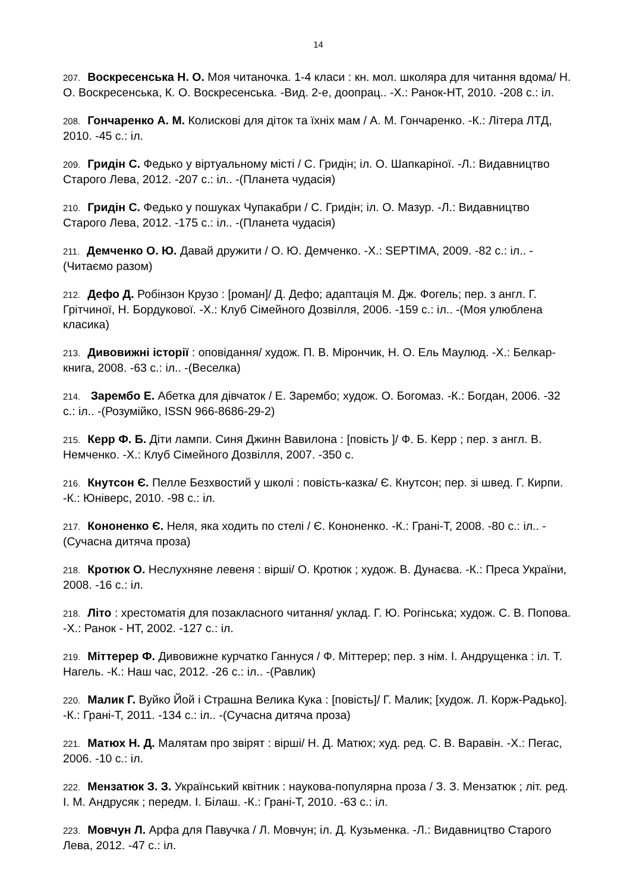14
207. Воскресенська Н. О. Моя читаночка. 1-4 класи : кн. мол. школяра для читання вдома/ Н. О. Воскресенська, К. О. Воскресенська. -Вид. 2-е, доопрац.. -Х.: Ранок-НТ, 2010. -208 с.: іл.
208. Гончаренко А. М. Колискові для діток та їхніх мам / А. М. Гончаренко. -К.: Літера ЛТД, 2010. -45 с.: іл.
209. Гридін С. Федько у віртуальному місті / С. Гридін; іл. О. Шапкаріної. -Л.: Видавництво Старого Лева, 2012. -207 с.: іл.. -(Планета чудасія)
210. Гридін С. Федько у пошуках Чупакабри / С. Гридін; іл. О. Мазур. -Л.: Видавництво Старого Лева, 2012. -175 с.: іл.. -(Планета чудасія)
211. Демченко О. Ю. Давай дружити / О. Ю. Демченко. -Х.: SEPTIMA, 2009. -82 с.: іл.. -(Читаємо разом)
212. Дефо Д. Робінзон Крузо : [роман]/ Д. Дефо; адаптація М. Дж. Фогель; пер. з англ. Г. Грітчиної, Н. Бордукової. -Х.: Клуб Сімейного Дозвілля, 2006. -159 с.: іл.. -(Моя улюблена класика)
213. Дивовижні історії : оповідання/ худож. П. В. Мірончик, Н. О. Ель Маулюд. -Х.: Белкар-книга, 2008. -63 с.: іл.. -(Веселка)
214. Зарембо Е. Абетка для дівчаток / Е. Зарембо; худож. О. Богомаз. -К.: Богдан, 2006. -32 с.: іл.. -(Розумійко, ISSN 966-8686-29-2)
215. Керр Ф. Б. Діти лампи. Синя Джинн Вавилона : [повість ]/ Ф. Б. Керр ; пер. з англ. В. Немченко. -Х.: Клуб Сімейного Дозвілля, 2007. -350 с.
216. Кнутсон Є. Пелле Безхвостий у школі : повість-казка/ Є. Кнутсон; пер. зі швед. Г. Кирпи. -К.: Юніверс, 2010. -98 с.: іл.
217. Кононенко Є. Неля, яка ходить по стелі / Є. Кононенко. -К.: Грані-Т, 2008. -80 с.: іл.. -(Сучасна дитяча проза)
218. Кротюк О. Неслухняне левеня : вірші/ О. Кротюк ; худож. В. Дунаєва. -К.: Преса України, 2008. -16 с.: іл.
218. Літо : хрестоматія для позакласного читання/ уклад. Г. Ю. Рогінська; худож. С. В. Попова. -Х.: Ранок - НТ, 2002. -127 с.: іл.
219. Міттерер Ф. Дивовижне курчатко Ганнуся / Ф. Міттерер; пер. з нім. І. Андрущенка : іл. Т. Нагель. -К.: Наш час, 2012. -26 с.: іл.. -(Равлик)
220. Малик Г. Вуйко Йой і Страшна Велика Кука : [повість]/ Г. Малик; [худож. Л. Корж-Радько]. -К.: Грані-Т, 2011. -134 с.: іл.. -(Сучасна дитяча проза)
221. Матюх Н. Д. Малятам про звірят : вірші/ Н. Д. Матюх; худ. ред. С. В. Варавін. -Х.: Пегас, 2006. -10 с.: іл.
222. Мензатюк З. З. Український квітник : наукова-популярна проза / З. З. Мензатюк ; літ. ред. І. М. Андрусяк ; передм. І. Білаш. -К.: Грані-Т, 2010. -63 с.: іл.
223. Мовчун Л. Арфа для Павучка / Л. Мовчун; іл. Д. Кузьменка. -Л.: Видавництво Старого Лева, 2012. -47 с.: іл.